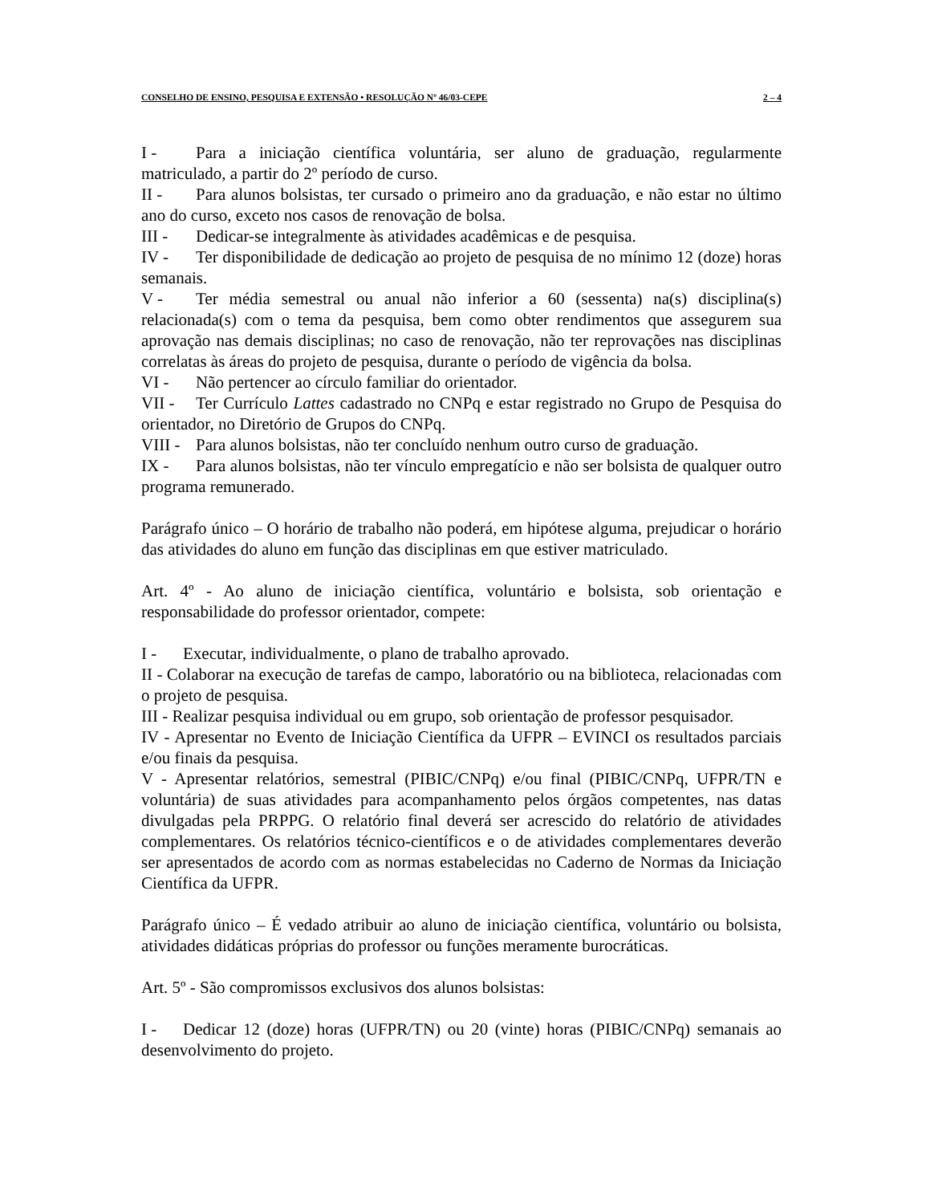CONSELHO DE ENSINO, PESQUISA E EXTENSÃO • RESOLUÇÃO Nº 46/03-CEPE 2 – 4
I - Para a iniciação científica voluntária, ser aluno de graduação, regularmente matriculado, a partir do 2º período de curso.
II - Para alunos bolsistas, ter cursado o primeiro ano da graduação, e não estar no último ano do curso, exceto nos casos de renovação de bolsa.
III - Dedicar-se integralmente às atividades acadêmicas e de pesquisa.
IV - Ter disponibilidade de dedicação ao projeto de pesquisa de no mínimo 12 (doze) horas semanais.
V - Ter média semestral ou anual não inferior a 60 (sessenta) na(s) disciplina(s) relacionada(s) com o tema da pesquisa, bem como obter rendimentos que assegurem sua aprovação nas demais disciplinas; no caso de renovação, não ter reprovações nas disciplinas correlatas às áreas do projeto de pesquisa, durante o período de vigência da bolsa.
VI - Não pertencer ao círculo familiar do orientador.
VII - Ter Currículo Lattes cadastrado no CNPq e estar registrado no Grupo de Pesquisa do orientador, no Diretório de Grupos do CNPq.
VIII - Para alunos bolsistas, não ter concluído nenhum outro curso de graduação.
IX - Para alunos bolsistas, não ter vínculo empregatício e não ser bolsista de qualquer outro programa remunerado.
Parágrafo único – O horário de trabalho não poderá, em hipótese alguma, prejudicar o horário das atividades do aluno em função das disciplinas em que estiver matriculado.
Art. 4º - Ao aluno de iniciação científica, voluntário e bolsista, sob orientação e responsabilidade do professor orientador, compete:
I - Executar, individualmente, o plano de trabalho aprovado.
II - Colaborar na execução de tarefas de campo, laboratório ou na biblioteca, relacionadas com o projeto de pesquisa.
III - Realizar pesquisa individual ou em grupo, sob orientação de professor pesquisador.
IV - Apresentar no Evento de Iniciação Científica da UFPR – EVINCI os resultados parciais e/ou finais da pesquisa.
V - Apresentar relatórios, semestral (PIBIC/CNPq) e/ou final (PIBIC/CNPq, UFPR/TN e voluntária) de suas atividades para acompanhamento pelos órgãos competentes, nas datas divulgadas pela PRPPG. O relatório final deverá ser acrescido do relatório de atividades complementares. Os relatórios técnico-científicos e o de atividades complementares deverão ser apresentados de acordo com as normas estabelecidas no Caderno de Normas da Iniciação Científica da UFPR.
Parágrafo único – É vedado atribuir ao aluno de iniciação científica, voluntário ou bolsista, atividades didáticas próprias do professor ou funções meramente burocráticas.
Art. 5º - São compromissos exclusivos dos alunos bolsistas:
I - Dedicar 12 (doze) horas (UFPR/TN) ou 20 (vinte) horas (PIBIC/CNPq) semanais ao desenvolvimento do projeto.